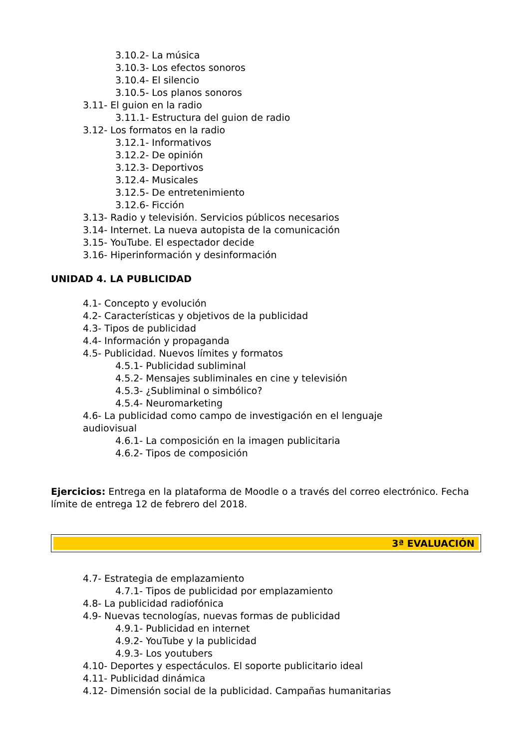3.10.2- La música
3.10.3- Los efectos sonoros
3.10.4- El silencio
3.10.5- Los planos sonoros
3.11- El guion en la radio
3.11.1- Estructura del guion de radio
3.12- Los formatos en la radio
3.12.1- Informativos
3.12.2- De opinión
3.12.3- Deportivos
3.12.4- Musicales
3.12.5- De entretenimiento
3.12.6- Ficción
3.13- Radio y televisión. Servicios públicos necesarios
3.14- Internet. La nueva autopista de la comunicación
3.15- YouTube. El espectador decide
3.16- Hiperinformación y desinformación
UNIDAD 4. LA PUBLICIDAD
4.1- Concepto y evolución
4.2- Características y objetivos de la publicidad
4.3- Tipos de publicidad
4.4- Información y propaganda
4.5- Publicidad. Nuevos límites y formatos
4.5.1- Publicidad subliminal
4.5.2- Mensajes subliminales en cine y televisión
4.5.3- ¿Subliminal o simbólico?
4.5.4- Neuromarketing
4.6- La publicidad como campo de investigación en el lenguaje audiovisual
4.6.1- La composición en la imagen publicitaria
4.6.2- Tipos de composición
Ejercicios: Entrega en la plataforma de Moodle o a través del correo electrónico. Fecha límite de entrega 12 de febrero del 2018.
3ª EVALUACIÓN
4.7- Estrategia de emplazamiento
4.7.1- Tipos de publicidad por emplazamiento
4.8- La publicidad radiofónica
4.9- Nuevas tecnologías, nuevas formas de publicidad
4.9.1- Publicidad en internet
4.9.2- YouTube y la publicidad
4.9.3- Los youtubers
4.10- Deportes y espectáculos. El soporte publicitario ideal
4.11- Publicidad dinámica
4.12- Dimensión social de la publicidad. Campañas humanitarias